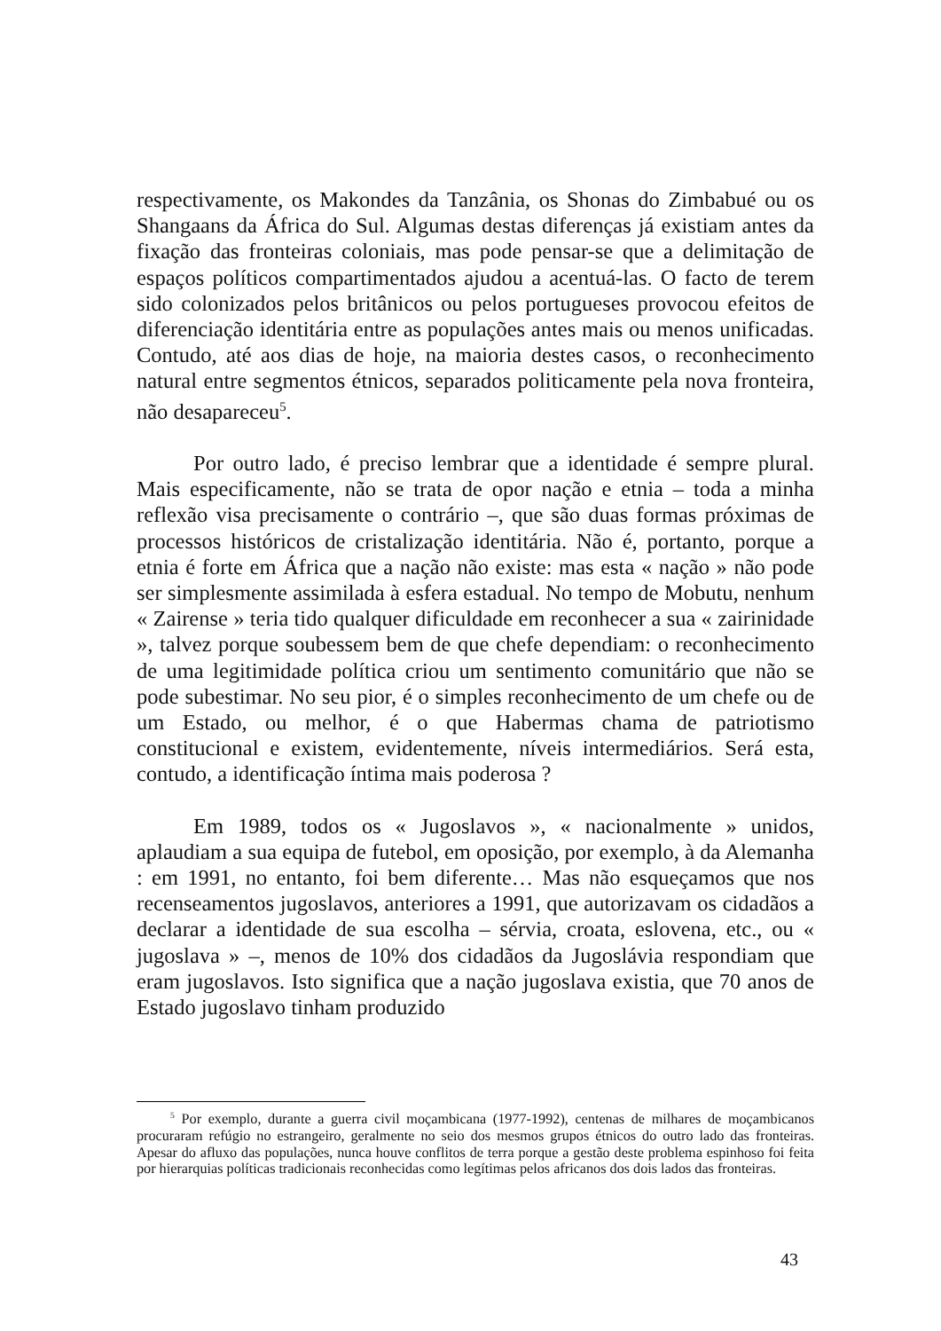respectivamente, os Makondes da Tanzânia, os Shonas do Zimbabué ou os Shangaans da África do Sul. Algumas destas diferenças já existiam antes da fixação das fronteiras coloniais, mas pode pensar-se que a delimitação de espaços políticos compartimentados ajudou a acentuá-las. O facto de terem sido colonizados pelos britânicos ou pelos portugueses provocou efeitos de diferenciação identitária entre as populações antes mais ou menos unificadas. Contudo, até aos dias de hoje, na maioria destes casos, o reconhecimento natural entre segmentos étnicos, separados politicamente pela nova fronteira, não desapareceu<sup>5</sup>.
Por outro lado, é preciso lembrar que a identidade é sempre plural. Mais especificamente, não se trata de opor nação e etnia – toda a minha reflexão visa precisamente o contrário –, que são duas formas próximas de processos históricos de cristalização identitária. Não é, portanto, porque a etnia é forte em África que a nação não existe: mas esta « nação » não pode ser simplesmente assimilada à esfera estadual. No tempo de Mobutu, nenhum « Zairense » teria tido qualquer dificuldade em reconhecer a sua « zairinidade », talvez porque soubessem bem de que chefe dependiam: o reconhecimento de uma legitimidade política criou um sentimento comunitário que não se pode subestimar. No seu pior, é o simples reconhecimento de um chefe ou de um Estado, ou melhor, é o que Habermas chama de patriotismo constitucional e existem, evidentemente, níveis intermediários. Será esta, contudo, a identificação íntima mais poderosa ?
Em 1989, todos os « Jugoslavos », « nacionalmente » unidos, aplaudiam a sua equipa de futebol, em oposição, por exemplo, à da Alemanha : em 1991, no entanto, foi bem diferente… Mas não esqueçamos que nos recenseamentos jugoslavos, anteriores a 1991, que autorizavam os cidadãos a declarar a identidade de sua escolha – sérvia, croata, eslovena, etc., ou « jugoslava » –, menos de 10% dos cidadãos da Jugoslávia respondiam que eram jugoslavos. Isto significa que a nação jugoslava existia, que 70 anos de Estado jugoslavo tinham produzido
<sup>5</sup> Por exemplo, durante a guerra civil moçambicana (1977-1992), centenas de milhares de moçambicanos procuraram refúgio no estrangeiro, geralmente no seio dos mesmos grupos étnicos do outro lado das fronteiras. Apesar do afluxo das populações, nunca houve conflitos de terra porque a gestão deste problema espinhoso foi feita por hierarquias políticas tradicionais reconhecidas como legítimas pelos africanos dos dois lados das fronteiras.
43